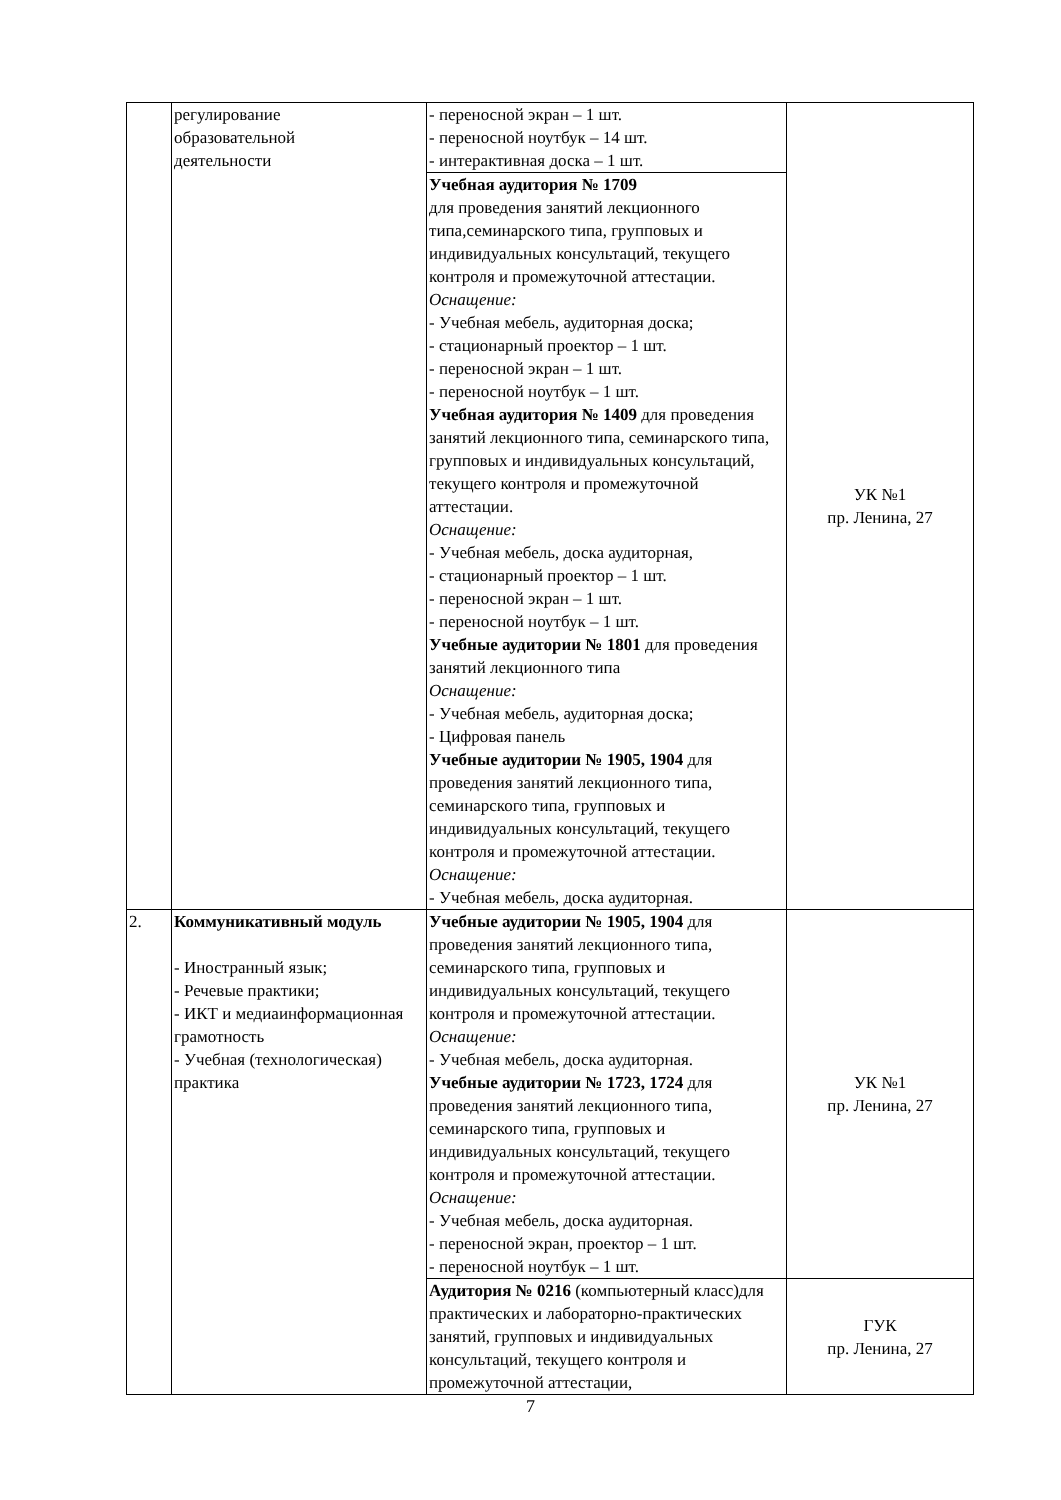| | регулирование образовательной деятельности | - переносной экран – 1 шт. - переносной ноутбук – 14 шт. - интерактивная доска – 1 шт. | УК №1 пр. Ленина, 27 |
| | | Учебная аудитория № 1709 для проведения занятий лекционного типа,семинарского типа, групповых и индивидуальных консультаций, текущего контроля и промежуточной аттестации. Оснащение: - Учебная мебель, аудиторная доска; - стационарный проектор – 1 шт. - переносной экран – 1 шт. - переносной ноутбук – 1 шт. Учебная аудитория № 1409 для проведения занятий лекционного типа, семинарского типа, групповых и индивидуальных консультаций, текущего контроля и промежуточной аттестации. Оснащение: - Учебная мебель, доска аудиторная, - стационарный проектор – 1 шт. - переносной экран – 1 шт. - переносной ноутбук – 1 шт. Учебные аудитории № 1801 для проведения занятий лекционного типа Оснащение: - Учебная мебель, аудиторная доска; - Цифровая панель Учебные аудитории № 1905, 1904 для проведения занятий лекционного типа, семинарского типа, групповых и индивидуальных консультаций, текущего контроля и промежуточной аттестации. Оснащение: - Учебная мебель, доска аудиторная. | |
| 2. | Коммуникативный модуль - Иностранный язык; - Речевые практики; - ИКТ и медиаинформационная грамотность - Учебная (технологическая) практика | Учебные аудитории № 1905, 1904 для проведения занятий лекционного типа, семинарского типа, групповых и индивидуальных консультаций, текущего контроля и промежуточной аттестации. Оснащение: - Учебная мебель, доска аудиторная. Учебные аудитории № 1723, 1724 для проведения занятий лекционного типа, семинарского типа, групповых и индивидуальных консультаций, текущего контроля и промежуточной аттестации. Оснащение: - Учебная мебель, доска аудиторная. - переносной экран, проектор – 1 шт. - переносной ноутбук – 1 шт. | УК №1 пр. Ленина, 27 |
| | | Аудитория № 0216 (компьютерный класс)для практических и лабораторно-практических занятий, групповых и индивидуальных консультаций, текущего контроля и промежуточной аттестации, | ГУК пр. Ленина, 27 |
7